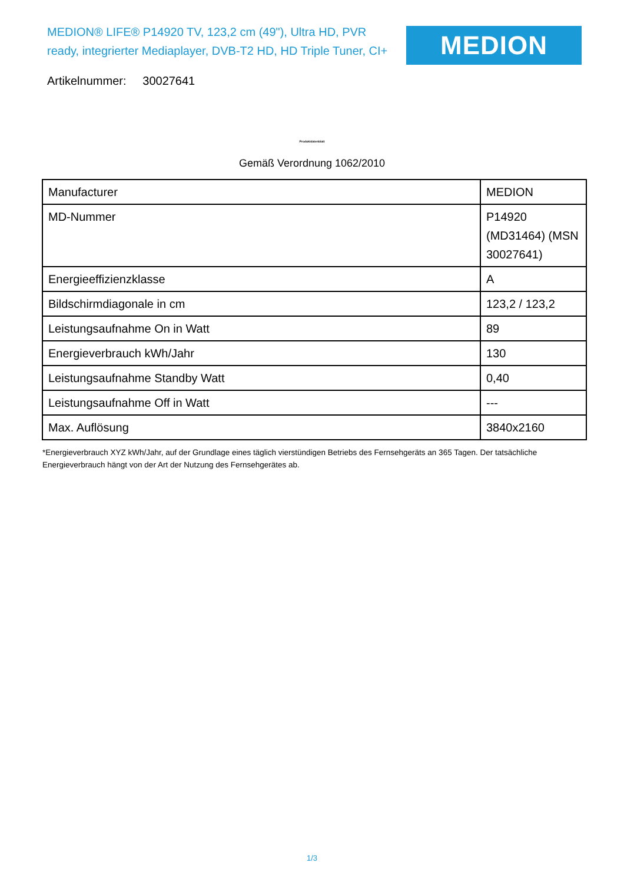MEDION® LIFE® P14920 TV, 123,2 cm (49"), Ultra HD, PVR ready, integrierter Mediaplayer, DVB-T2 HD, HD Triple Tuner, CI+
MEDION
Artikelnummer: 30027641
Produktdatenblatt
Gemäß Verordnung 1062/2010
| Manufacturer | MEDION |
| MD-Nummer | P14920 (MD31464) (MSN 30027641) |
| Energieeffizienzklasse | A |
| Bildschirmdiagonale in cm | 123,2 / 123,2 |
| Leistungsaufnahme On in Watt | 89 |
| Energieverbrauch kWh/Jahr | 130 |
| Leistungsaufnahme Standby Watt | 0,40 |
| Leistungsaufnahme Off in Watt | --- |
| Max. Auflösung | 3840x2160 |
*Energieverbrauch XYZ kWh/Jahr, auf der Grundlage eines täglich vierstündigen Betriebs des Fernsehgeräts an 365 Tagen. Der tatsächliche Energieverbrauch hängt von der Art der Nutzung des Fernsehgerätes ab.
1/3